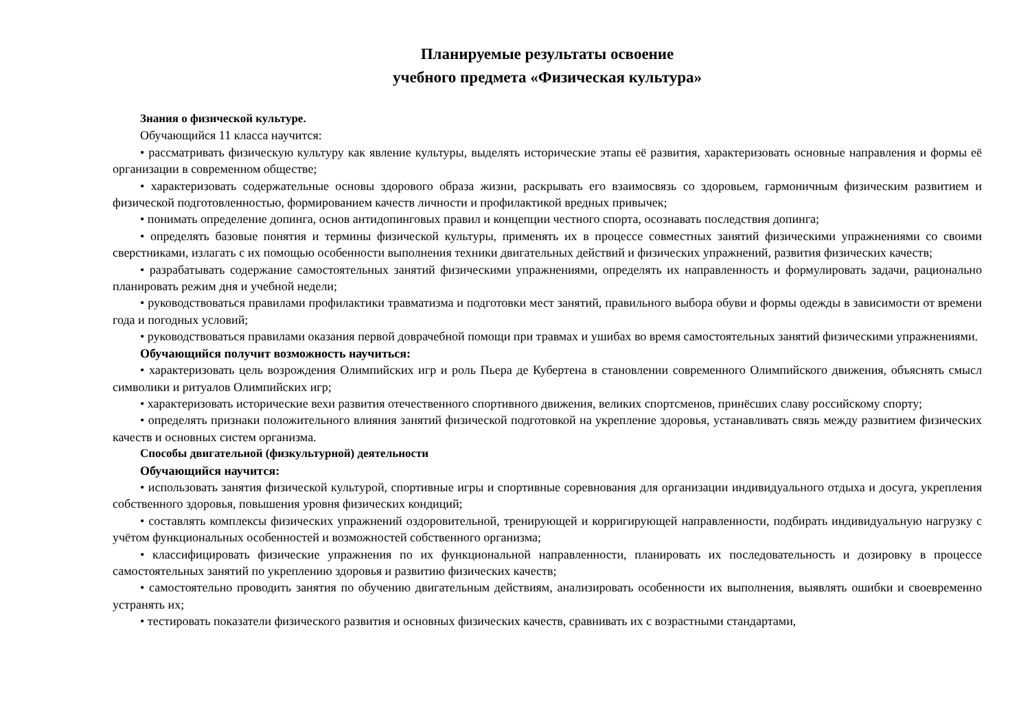Планируемые результаты освоение
учебного предмета «Физическая культура»
Знания о физической культуре.
Обучающийся 11 класса научится:
• рассматривать физическую культуру как явление культуры, выделять исторические этапы её развития, характеризовать основные направления и формы её организации в современном обществе;
• характеризовать содержательные основы здорового образа жизни, раскрывать его взаимосвязь со здоровьем, гармоничным физическим развитием и физической подготовленностью, формированием качеств личности и профилактикой вредных привычек;
• понимать определение допинга, основ антидопинговых правил и концепции честного спорта, осознавать последствия допинга;
• определять базовые понятия и термины физической культуры, применять их в процессе совместных занятий физическими упражнениями со своими сверстниками, излагать с их помощью особенности выполнения техники двигательных действий и физических упражнений, развития физических качеств;
• разрабатывать содержание самостоятельных занятий физическими упражнениями, определять их направленность и формулировать задачи, рационально планировать режим дня и учебной недели;
• руководствоваться правилами профилактики травматизма и подготовки мест занятий, правильного выбора обуви и формы одежды в зависимости от времени года и погодных условий;
• руководствоваться правилами оказания первой доврачебной помощи при травмах и ушибах во время самостоятельных занятий физическими упражнениями.
Обучающийся получит возможность научиться:
• характеризовать цель возрождения Олимпийских игр и роль Пьера де Кубертена в становлении современного Олимпийского движения, объяснять смысл символики и ритуалов Олимпийских игр;
• характеризовать исторические вехи развития отечественного спортивного движения, великих спортсменов, принёсших славу российскому спорту;
• определять признаки положительного влияния занятий физической подготовкой на укрепление здоровья, устанавливать связь между развитием физических качеств и основных систем организма.
Способы двигательной (физкультурной) деятельности
Обучающийся научится:
• использовать занятия физической культурой, спортивные игры и спортивные соревнования для организации индивидуального отдыха и досуга, укрепления собственного здоровья, повышения уровня физических кондиций;
• составлять комплексы физических упражнений оздоровительной, тренирующей и корригирующей направленности, подбирать индивидуальную нагрузку с учётом функциональных особенностей и возможностей собственного организма;
• классифицировать физические упражнения по их функциональной направленности, планировать их последовательность и дозировку в процессе самостоятельных занятий по укреплению здоровья и развитию физических качеств;
• самостоятельно проводить занятия по обучению двигательным действиям, анализировать особенности их выполнения, выявлять ошибки и своевременно устранять их;
• тестировать показатели физического развития и основных физических качеств, сравнивать их с возрастными стандартами,